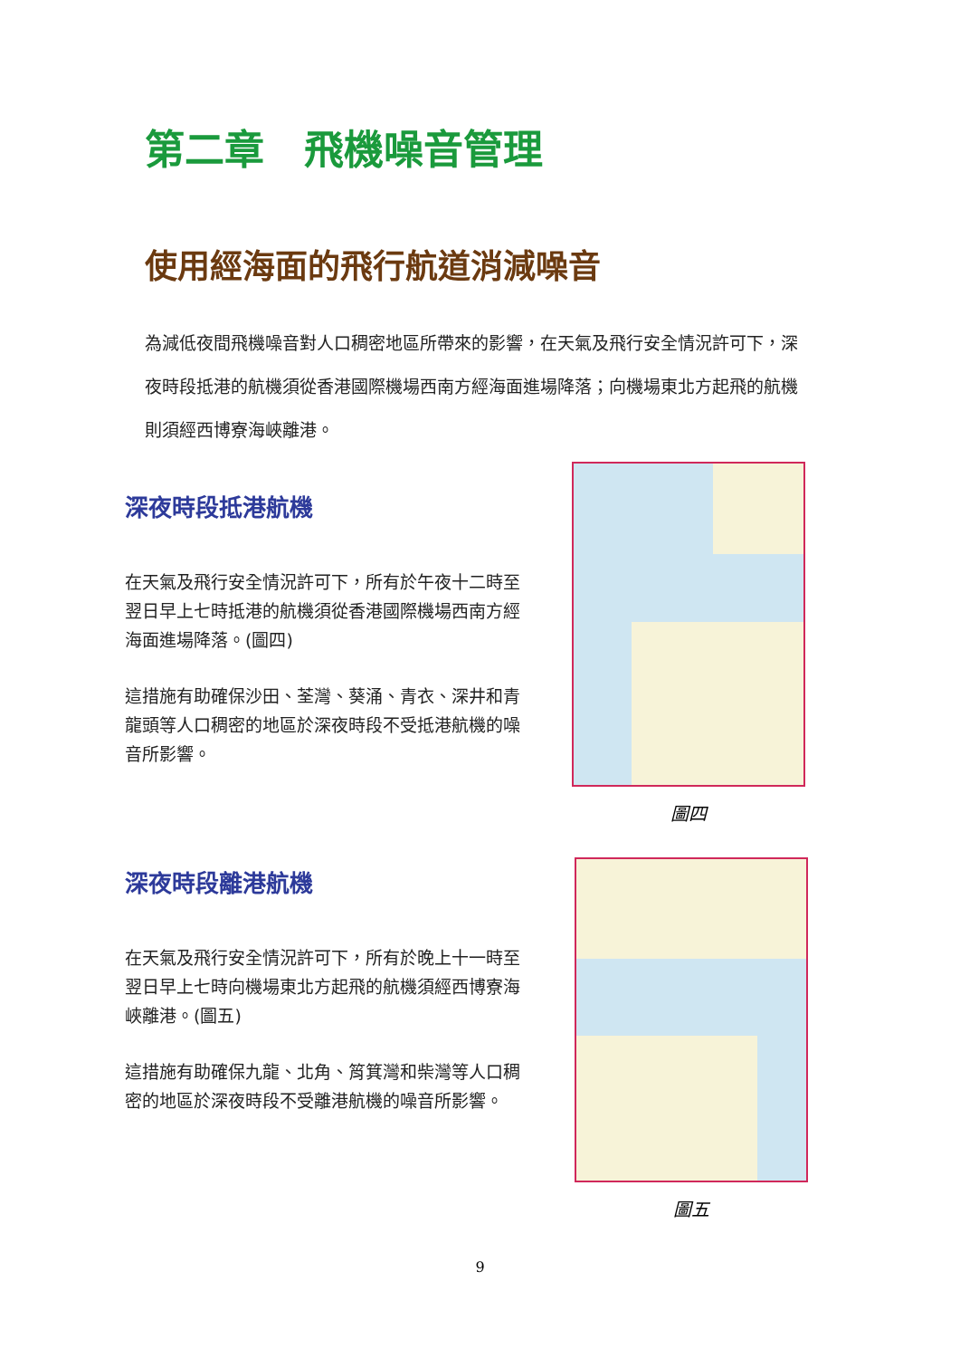第二章　飛機噪音管理
使用經海面的飛行航道消減噪音
為減低夜間飛機噪音對人口稠密地區所帶來的影響，在天氣及飛行安全情況許可下，深夜時段抵港的航機須從香港國際機場西南方經海面進場降落；向機場東北方起飛的航機則須經西博寮海峽離港。
深夜時段抵港航機
在天氣及飛行安全情況許可下，所有於午夜十二時至翌日早上七時抵港的航機須從香港國際機場西南方經海面進場降落。(圖四)
這措施有助確保沙田、荃灣、葵涌、青衣、深井和青龍頭等人口稠密的地區於深夜時段不受抵港航機的噪音所影響。
深夜時段離港航機
在天氣及飛行安全情況許可下，所有於晚上十一時至翌日早上七時向機場東北方起飛的航機須經西博寮海峽離港。(圖五)
這措施有助確保九龍、北角、筲箕灣和柴灣等人口稠密的地區於深夜時段不受離港航機的噪音所影響。
圖四
圖五
9